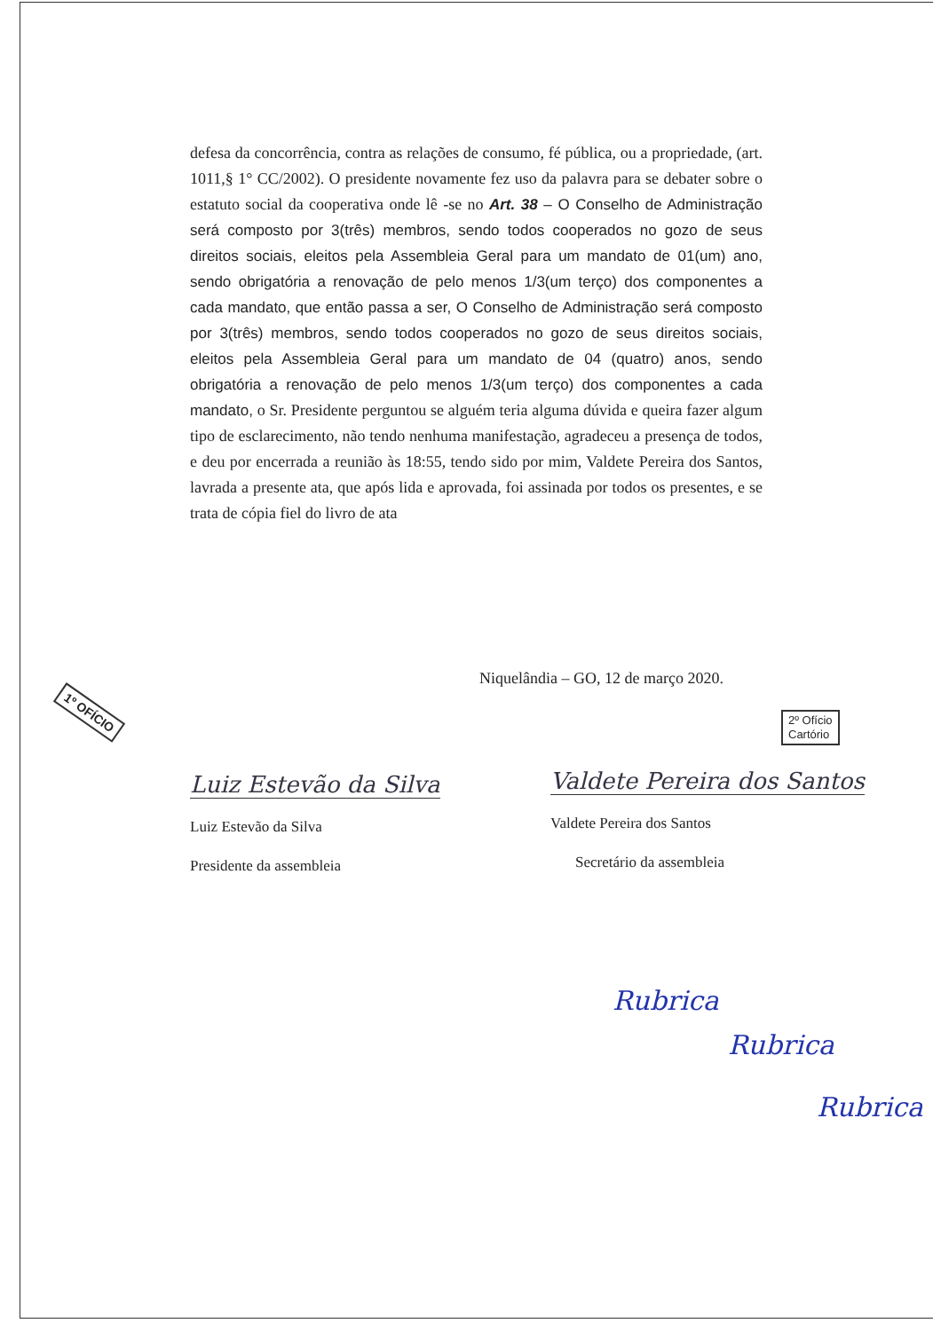defesa da concorrência, contra as relações de consumo, fé pública, ou a propriedade, (art. 1011,§ 1° CC/2002). O presidente novamente fez uso da palavra para se debater sobre o estatuto social da cooperativa onde lê -se no Art. 38 – O Conselho de Administração será composto por 3(três) membros, sendo todos cooperados no gozo de seus direitos sociais, eleitos pela Assembleia Geral para um mandato de 01(um) ano, sendo obrigatória a renovação de pelo menos 1/3(um terço) dos componentes a cada mandato, que então passa a ser, O Conselho de Administração será composto por 3(três) membros, sendo todos cooperados no gozo de seus direitos sociais, eleitos pela Assembleia Geral para um mandato de 04 (quatro) anos, sendo obrigatória a renovação de pelo menos 1/3(um terço) dos componentes a cada mandato, o Sr. Presidente perguntou se alguém teria alguma dúvida e queira fazer algum tipo de esclarecimento, não tendo nenhuma manifestação, agradeceu a presença de todos, e deu por encerrada a reunião às 18:55, tendo sido por mim, Valdete Pereira dos Santos, lavrada a presente ata, que após lida e aprovada, foi assinada por todos os presentes, e se trata de cópia fiel do livro de ata
Niquelândia – GO, 12 de março 2020.
1º OFÍCIO
2º Ofício
Cartório
Luiz Estevão da Silva
Luiz Estevão da Silva
Presidente da assembleia
Valdete Pereira dos Santos
Valdete Pereira dos Santos
Secretário da assembleia
Rubrica
Rubrica
Rubrica